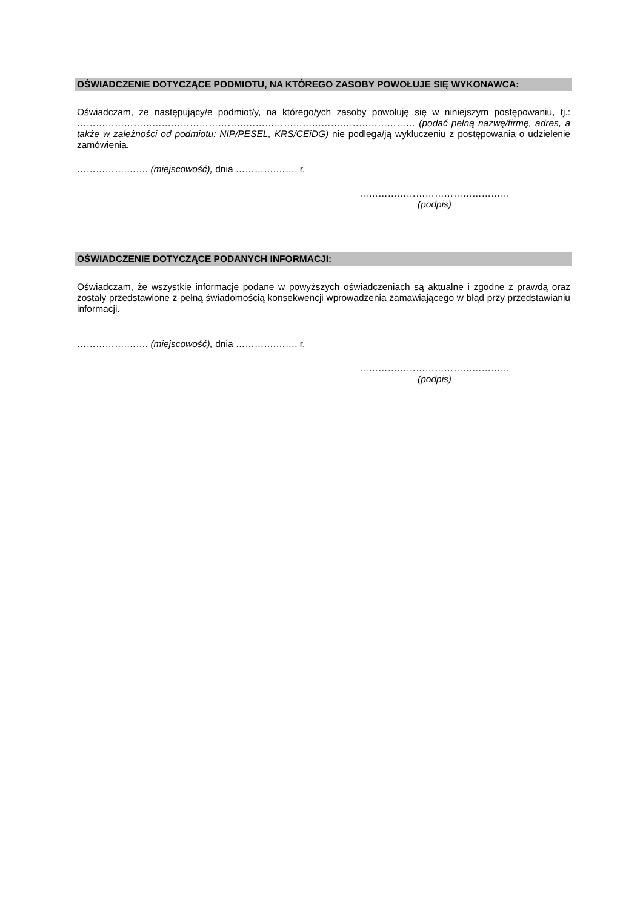OŚWIADCZENIE DOTYCZĄCE PODMIOTU, NA KTÓREGO ZASOBY POWOŁUJE SIĘ WYKONAWCA:
Oświadczam, że następujący/e podmiot/y, na którego/ych zasoby powołuję się w niniejszym postępowaniu, tj.: ……………………………………………………………………………………………… (podać pełną nazwę/firmę, adres, a także w zależności od podmiotu: NIP/PESEL, KRS/CEiDG) nie podlega/ją wykluczeniu z postępowania o udzielenie zamówienia.
…………….……. (miejscowość), dnia ………….……. r.
…………………………………………
(podpis)
OŚWIADCZENIE DOTYCZĄCE PODANYCH INFORMACJI:
Oświadczam, że wszystkie informacje podane w powyższych oświadczeniach są aktualne i zgodne z prawdą oraz zostały przedstawione z pełną świadomością konsekwencji wprowadzenia zamawiającego w błąd przy przedstawianiu informacji.
…………….……. (miejscowość), dnia ………….……. r.
…………………………………………
(podpis)